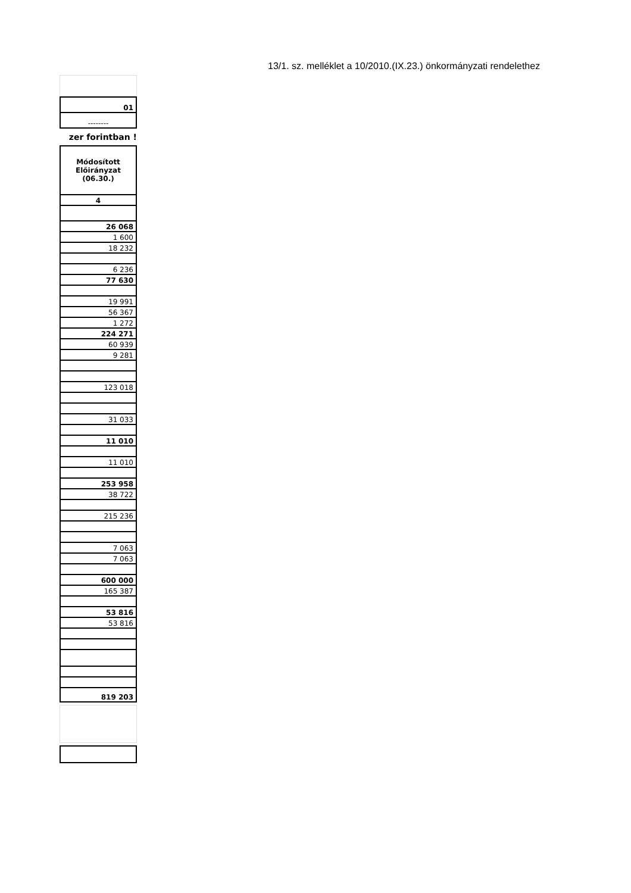13/1. sz. melléklet a 10/2010.(IX.23.) önkormányzati rendelethez
| 01 |
| -------- |
zer forintban !
| Módosított Előirányzat (06.30.) |
| 4 |
| 26 068 |
| 1 600 |
| 18 232 |
| 6 236 |
| 77 630 |
| 19 991 |
| 56 367 |
| 1 272 |
| 224 271 |
| 60 939 |
| 9 281 |
| 123 018 |
| 31 033 |
| 11 010 |
| 11 010 |
| 253 958 |
| 38 722 |
| 215 236 |
| 7 063 |
| 7 063 |
| 600 000 |
| 165 387 |
| 53 816 |
| 53 816 |
| 819 203 |